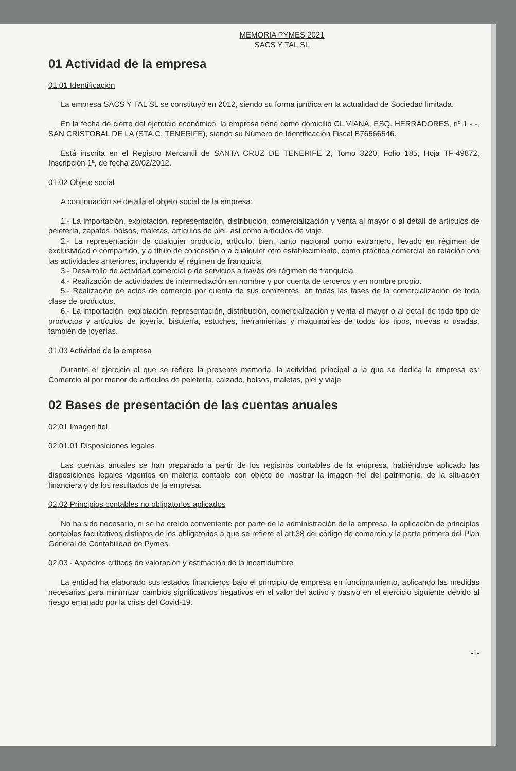MEMORIA PYMES 2021
SACS Y TAL SL
01 Actividad de la empresa
01.01 Identificación
La empresa SACS Y TAL SL se constituyó en 2012, siendo su forma jurídica en la actualidad de Sociedad limitada.
En la fecha de cierre del ejercicio económico, la empresa tiene como domicilio CL VIANA, ESQ. HERRADORES, nº 1 - -, SAN CRISTOBAL DE LA (STA.C. TENERIFE), siendo su Número de Identificación Fiscal B76566546.
Está inscrita en el Registro Mercantil de SANTA CRUZ DE TENERIFE 2, Tomo 3220, Folio 185, Hoja TF-49872, Inscripción 1ª, de fecha 29/02/2012.
01.02 Objeto social
A continuación se detalla el objeto social de la empresa:
1.- La importación, explotación, representación, distribución, comercialización y venta al mayor o al detall de artículos de peletería, zapatos, bolsos, maletas, artículos de piel, así como artículos de viaje.
2.- La representación de cualquier producto, artículo, bien, tanto nacional como extranjero, llevado en régimen de exclusividad o compartido, y a título de concesión o a cualquier otro establecimiento, como práctica comercial en relación con las actividades anteriores, incluyendo el régimen de franquicia.
3.- Desarrollo de actividad comercial o de servicios a través del régimen de franquicia.
4.- Realización de actividades de intermediación en nombre y por cuenta de terceros y en nombre propio.
5.- Realización de actos de comercio por cuenta de sus comitentes, en todas las fases de la comercialización de toda clase de productos.
6.- La importación, explotación, representación, distribución, comercialización y venta al mayor o al detall de todo tipo de productos y artículos de joyería, bisutería, estuches, herramientas y maquinarias de todos los tipos, nuevas o usadas, también de joyerías.
01.03 Actividad de la empresa
Durante el ejercicio al que se refiere la presente memoria, la actividad principal a la que se dedica la empresa es: Comercio al por menor de artículos de peletería, calzado, bolsos, maletas, piel y viaje
02 Bases de presentación de las cuentas anuales
02.01 Imagen fiel
02.01.01 Disposiciones legales
Las cuentas anuales se han preparado a partir de los registros contables de la empresa, habiéndose aplicado las disposiciones legales vigentes en materia contable con objeto de mostrar la imagen fiel del patrimonio, de la situación financiera y de los resultados de la empresa.
02.02 Principios contables no obligatorios aplicados
No ha sido necesario, ni se ha creído conveniente por parte de la administración de la empresa, la aplicación de principios contables facultativos distintos de los obligatorios a que se refiere el art.38 del código de comercio y la parte primera del Plan General de Contabilidad de Pymes.
02.03 - Aspectos críticos de valoración y estimación de la incertidumbre
La entidad ha elaborado sus estados financieros bajo el principio de empresa en funcionamiento, aplicando las medidas necesarias para minimizar cambios significativos negativos en el valor del activo y pasivo en el ejercicio siguiente debido al riesgo emanado por la crisis del Covid-19.
-1-